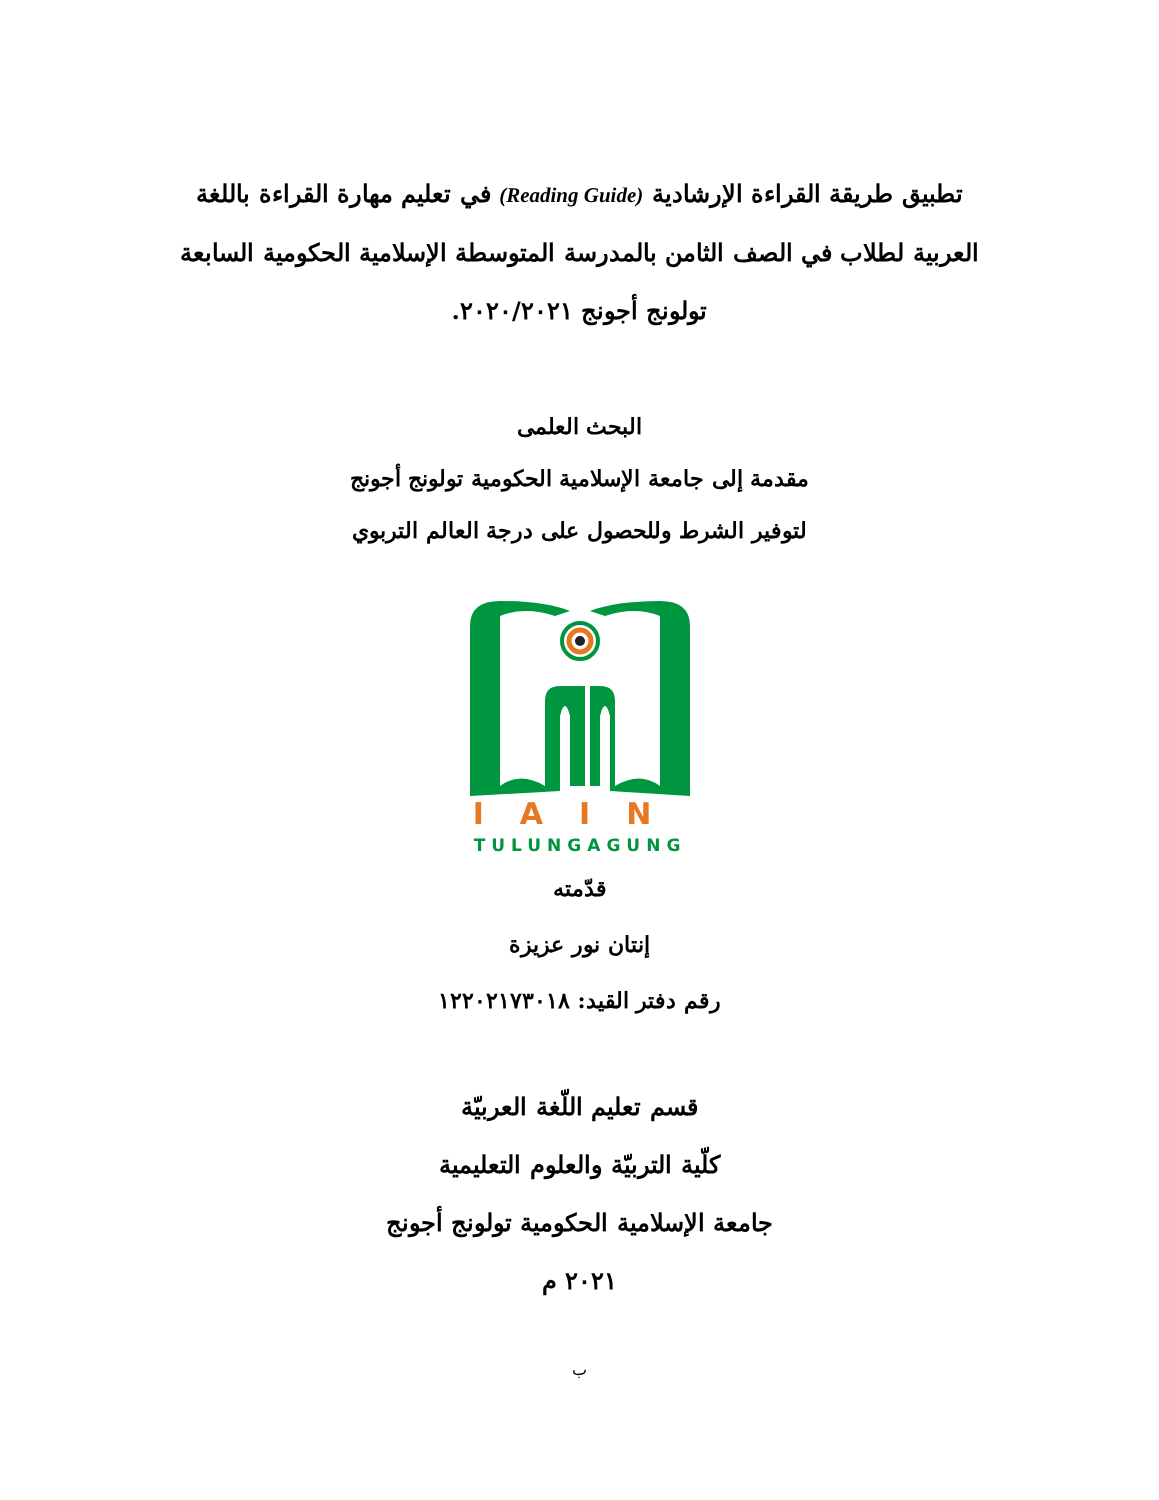تطبيق طريقة القراءة الإرشادية (Reading Guide) في تعليم مهارة القراءة باللغة العربية لطلاب في الصف الثامن بالمدرسة المتوسطة الإسلامية الحكومية السابعة تولونج أجونج ٢٠٢٠/٢٠٢١.
البحث العلمى
مقدمة إلى جامعة الإسلامية الحكومية تولونج أجونج
لتوفير الشرط وللحصول على درجة العالم التربوي
IAIN
TULUNGAGUNG
قدّمته
إنتان نور عزيزة
رقم دفتر القيد: ١٢٢٠٢١٧٣٠١٨
قسم تعليم اللّغة العربيّة
كلّية التربيّة والعلوم التعليمية
جامعة الإسلامية الحكومية تولونج أجونج
٢٠٢١ م
ب